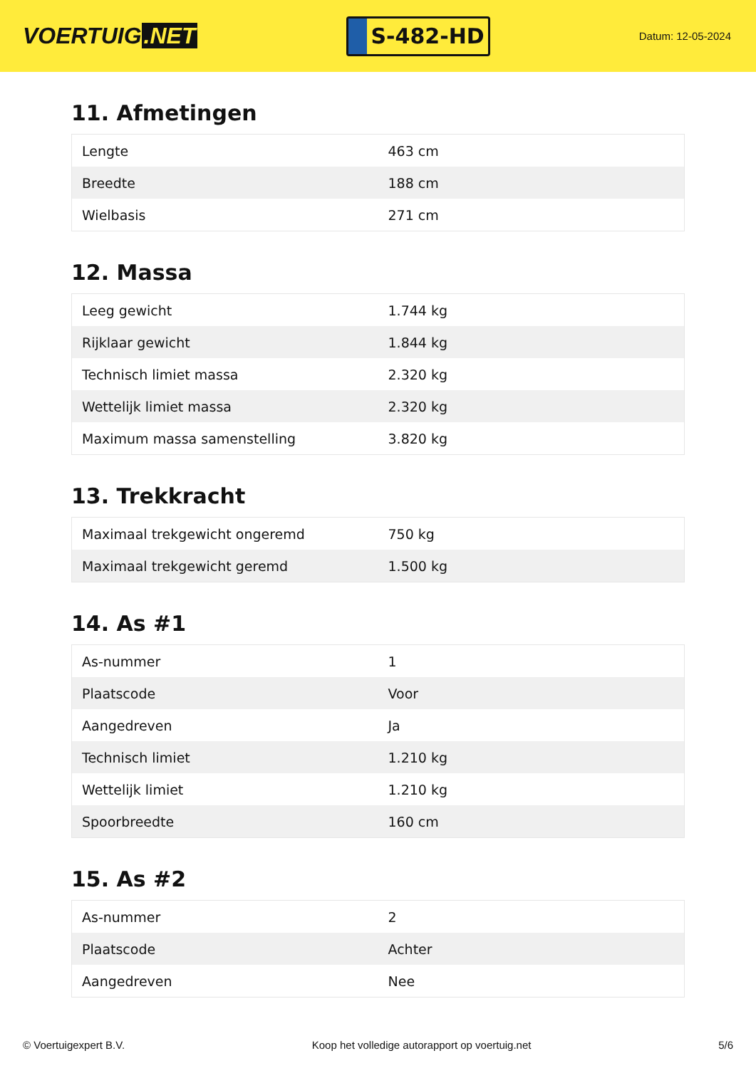VOERTUIG.NET
S-482-HD
Datum: 12-05-2024
11. Afmetingen
| Lengte | 463 cm |
| Breedte | 188 cm |
| Wielbasis | 271 cm |
12. Massa
| Leeg gewicht | 1.744 kg |
| Rijklaar gewicht | 1.844 kg |
| Technisch limiet massa | 2.320 kg |
| Wettelijk limiet massa | 2.320 kg |
| Maximum massa samenstelling | 3.820 kg |
13. Trekkracht
| Maximaal trekgewicht ongeremd | 750 kg |
| Maximaal trekgewicht geremd | 1.500 kg |
14. As #1
| As-nummer | 1 |
| Plaatscode | Voor |
| Aangedreven | Ja |
| Technisch limiet | 1.210 kg |
| Wettelijk limiet | 1.210 kg |
| Spoorbreedte | 160 cm |
15. As #2
| As-nummer | 2 |
| Plaatscode | Achter |
| Aangedreven | Nee |
© Voertuigexpert B.V. Koop het volledige autorapport op voertuig.net 5/6